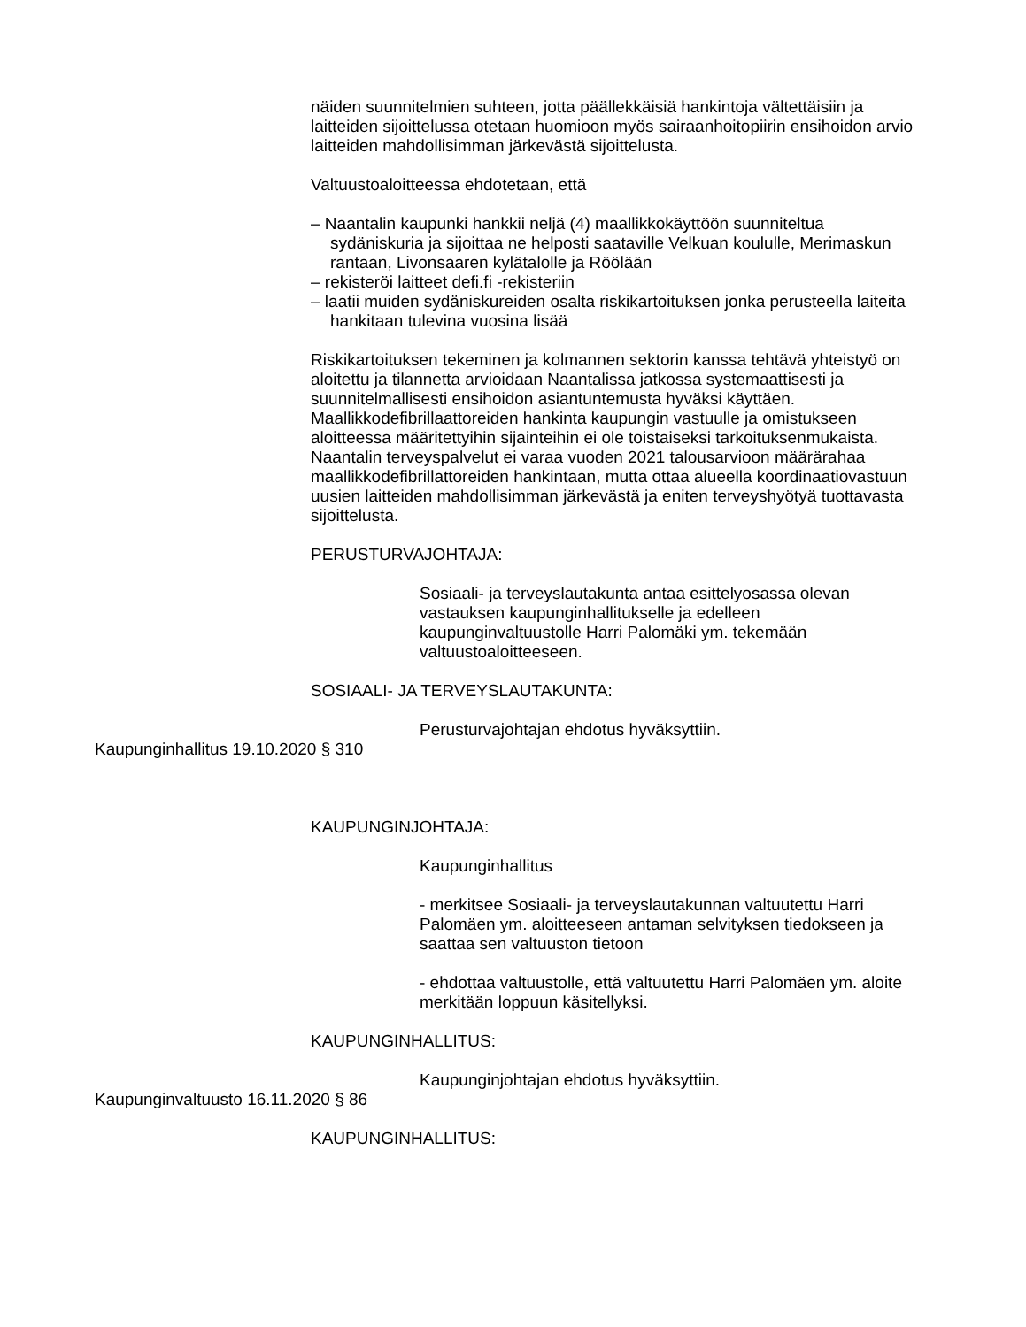näiden suunnitelmien suhteen, jotta päällekkäisiä hankintoja vältettäisiin ja laitteiden sijoittelussa otetaan huomioon myös sairaanhoitopiirin ensihoidon arvio laitteiden mahdollisimman järkevästä sijoittelusta.
Valtuustoaloitteessa ehdotetaan, että
– Naantalin kaupunki hankkii neljä (4) maallikkokäyttöön suunniteltua sydäniskuria ja sijoittaa ne helposti saataville Velkuan koululle, Merimaskun rantaan, Livonsaaren kylätalolle ja Röölään
– rekisteröi laitteet defi.fi -rekisteriin
– laatii muiden sydäniskureiden osalta riskikartoituksen jonka perusteella laiteita hankitaan tulevina vuosina lisää
Riskikartoituksen tekeminen ja kolmannen sektorin kanssa tehtävä yhteistyö on aloitettu ja tilannetta arvioidaan Naantalissa jatkossa systemaattisesti ja suunnitelmallisesti ensihoidon asiantuntemusta hyväksi käyttäen. Maallikkodefibrillaattoreiden hankinta kaupungin vastuulle ja omistukseen aloitteessa määritettyihin sijainteihin ei ole toistaiseksi tarkoituksenmukaista. Naantalin terveyspalvelut ei varaa vuoden 2021 talousarvioon määrärahaa maallikkodefibrillattoreiden hankintaan, mutta ottaa alueella koordinaatiovastuun uusien laitteiden mahdollisimman järkevästä ja eniten terveyshyötyä tuottavasta sijoittelusta.
PERUSTURVAJOHTAJA:
Sosiaali- ja terveyslautakunta antaa esittelyosassa olevan vastauksen kaupunginhallitukselle ja edelleen kaupunginvaltuustolle Harri Palomäki ym. tekemään valtuustoaloitteeseen.
SOSIAALI- JA TERVEYSLAUTAKUNTA:
Perusturvajohtajan ehdotus hyväksyttiin.
Kaupunginhallitus 19.10.2020 § 310
KAUPUNGINJOHTAJA:
Kaupunginhallitus
- merkitsee Sosiaali- ja terveyslautakunnan valtuutettu Harri Palomäen ym. aloitteeseen antaman selvityksen tiedokseen ja saattaa sen valtuuston tietoon
- ehdottaa valtuustolle, että valtuutettu Harri Palomäen ym. aloite merkitään loppuun käsitellyksi.
KAUPUNGINHALLITUS:
Kaupunginjohtajan ehdotus hyväksyttiin.
Kaupunginvaltuusto 16.11.2020 § 86
KAUPUNGINHALLITUS: